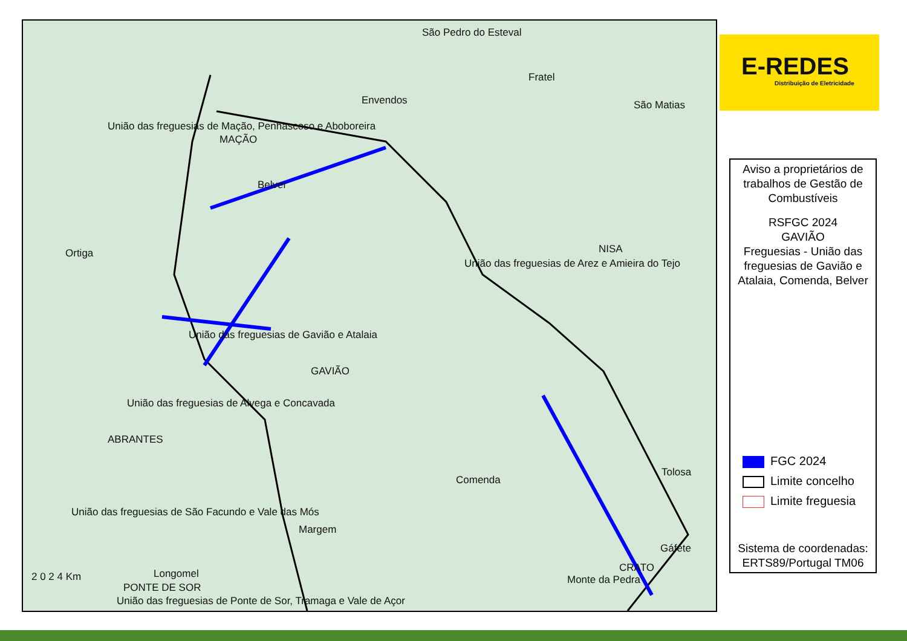São Pedro do Esteval
Fratel
Envendos São Matias
União das freguesias de Mação, Penhascoso e Aboboreira
MAÇÃO
Belver
Ortiga NISA
União das freguesias de Arez e Amieira do Tejo
União das freguesias de Gavião e Atalaia
GAVIÃO
União das freguesias de Alvega e Concavada
ABRANTES
Comenda
Tolosa
União das freguesias de São Facundo e Vale das Mós
Margem
Gáfete
CRATO
Monte da Pedra
Longomel
PONTE DE SOR
2 0 2 4 Km
União das freguesias de Ponte de Sor, Tramaga e Vale de Açor
E-REDES
Distribuição de Eletricidade
Aviso a proprietários de trabalhos de Gestão de Combustíveis
RSFGC 2024
GAVIÃO
Freguesias - União das freguesias de Gavião e Atalaia, Comenda, Belver
FGC 2024
Limite concelho
Limite freguesia
Sistema de coordenadas:
ERTS89/Portugal TM06